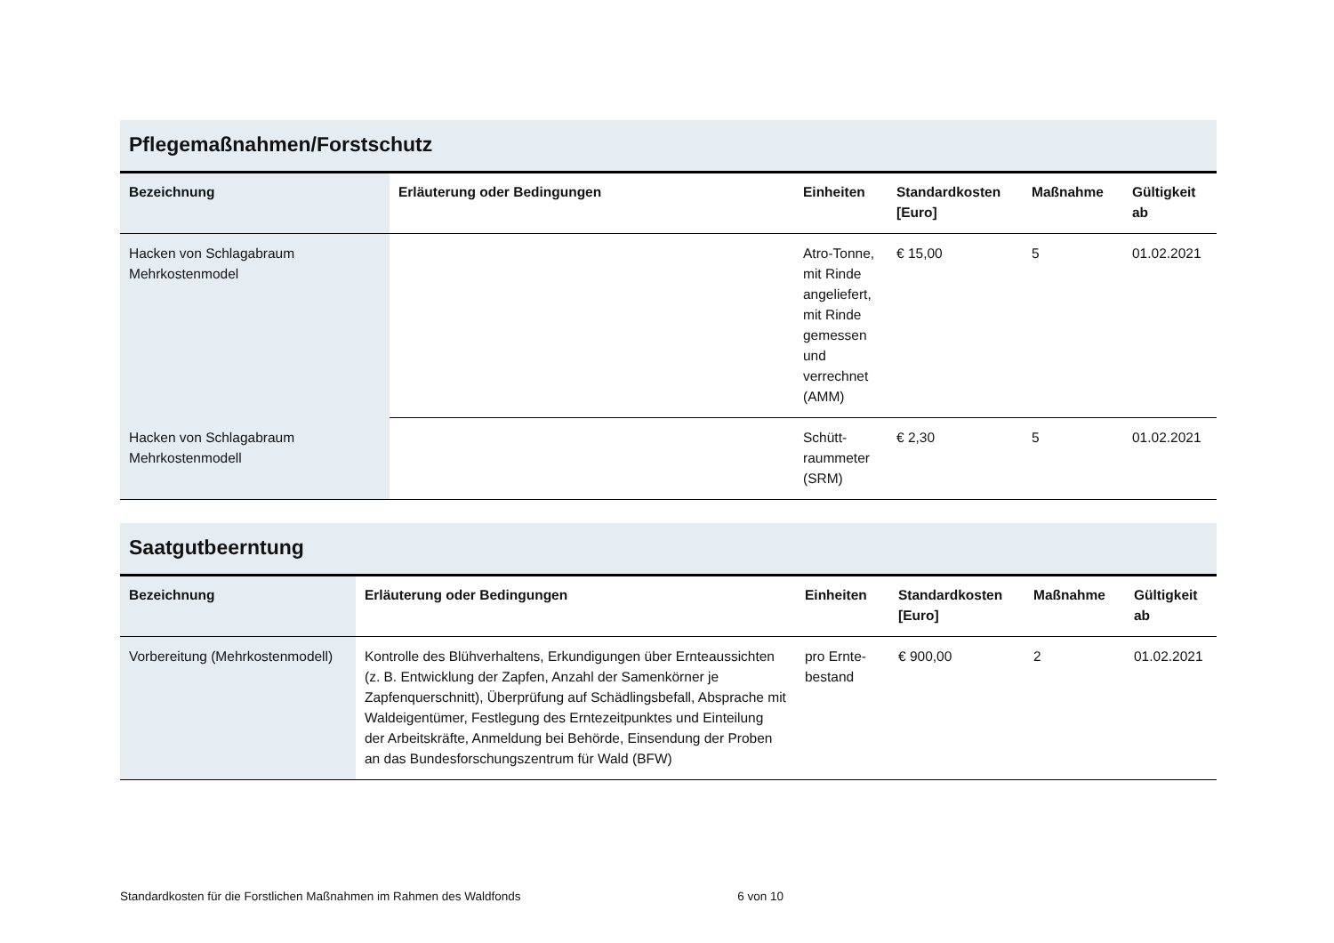Pflegemaßnahmen/Forstschutz
| Bezeichnung | Erläuterung oder Bedingungen | Einheiten | Standardkosten [Euro] | Maßnahme | Gültigkeit ab |
| --- | --- | --- | --- | --- | --- |
| Hacken von Schlagabraum Mehrkostenmodel | | Atro-Tonne, mit Rinde angeliefert, mit Rinde gemessen und verrechnet (AMM) | € 15,00 | 5 | 01.02.2021 |
| Hacken von Schlagabraum Mehrkostenmodell | | Schütt-raummeter (SRM) | € 2,30 | 5 | 01.02.2021 |
Saatgutbeerntung
| Bezeichnung | Erläuterung oder Bedingungen | Einheiten | Standardkosten [Euro] | Maßnahme | Gültigkeit ab |
| --- | --- | --- | --- | --- | --- |
| Vorbereitung (Mehrkostenmodell) | Kontrolle des Blühverhaltens, Erkundigungen über Ernteaussichten (z. B. Entwicklung der Zapfen, Anzahl der Samenkörner je Zapfenquerschnitt), Überprüfung auf Schädlingsbefall, Absprache mit Waldeigentümer, Festlegung des Erntezeitpunktes und Einteilung der Arbeitskräfte, Anmeldung bei Behörde, Einsendung der Proben an das Bundesforschungszentrum für Wald (BFW) | pro Ernte-bestand | € 900,00 | 2 | 01.02.2021 |
Standardkosten für die Forstlichen Maßnahmen im Rahmen des Waldfonds 6 von 10